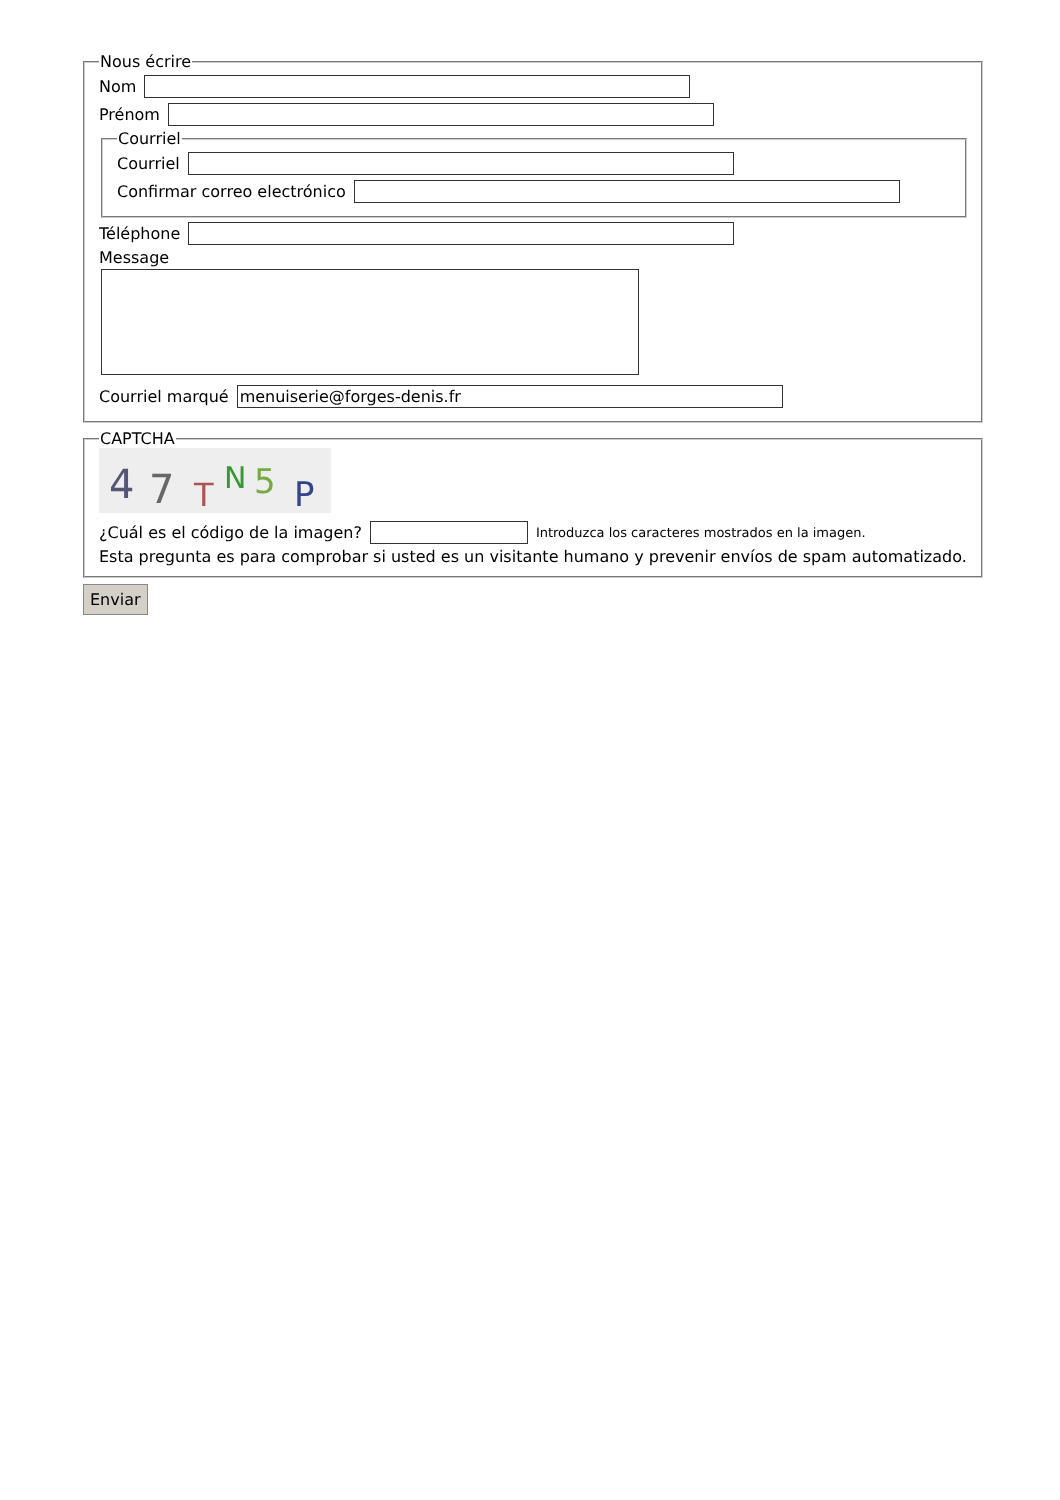Nous écrire
Nom
Prénom
Courriel
Courriel
Confirmar correo electrónico
Téléphone
Message
Courriel marqué menuiserie@forges-denis.fr
CAPTCHA
4
7
T
N
5
P
¿Cuál es el código de la imagen? Introduzca los caracteres mostrados en la imagen.
Esta pregunta es para comprobar si usted es un visitante humano y prevenir envíos de spam automatizado.
Enviar